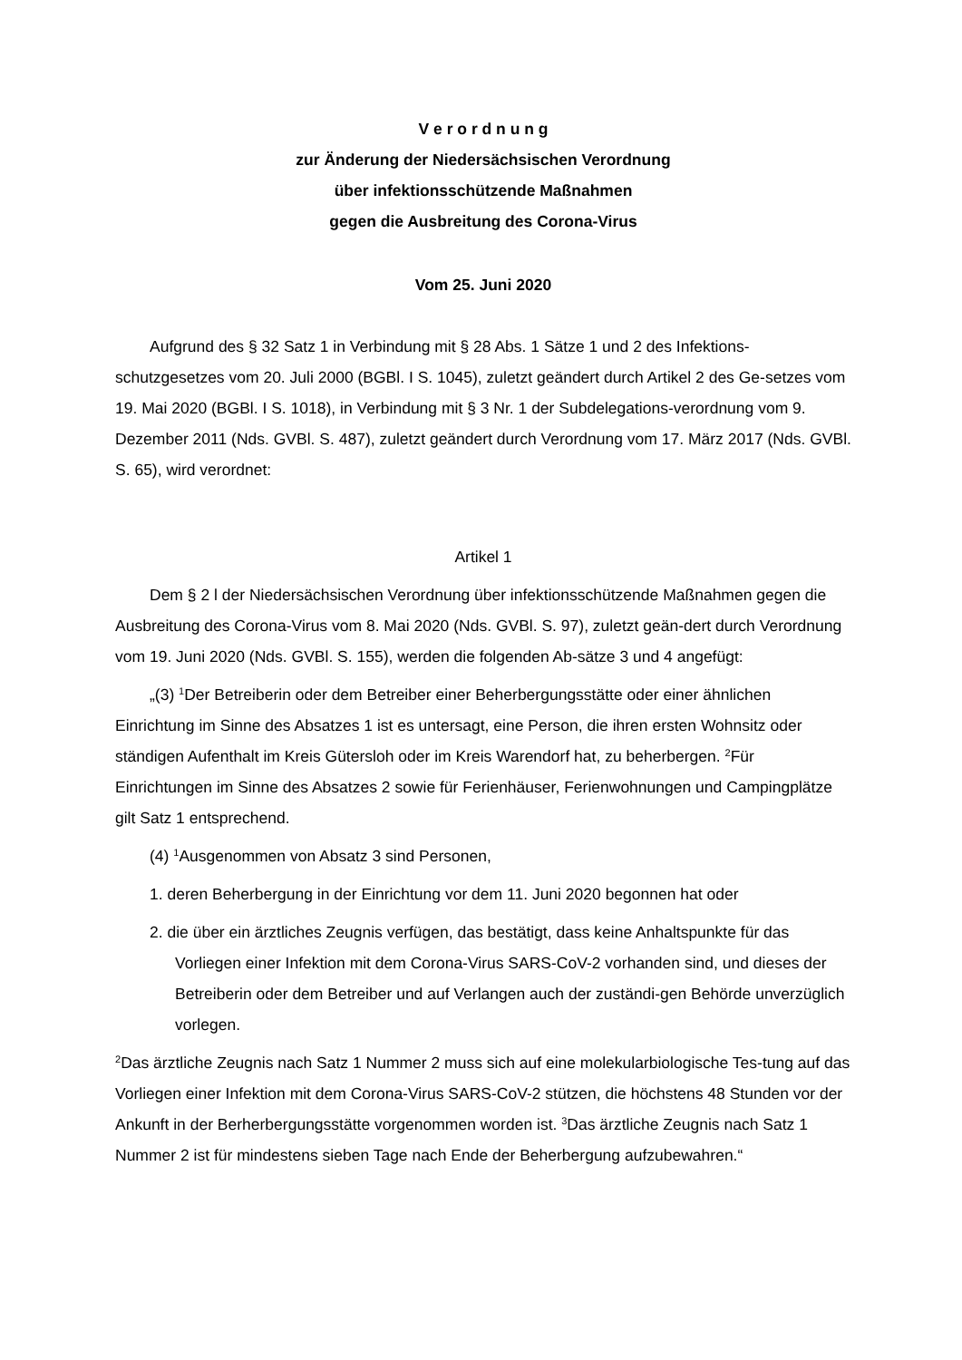V e r o r d n u n g
zur Änderung der Niedersächsischen Verordnung
über infektionsschützende Maßnahmen
gegen die Ausbreitung des Corona-Virus
Vom 25. Juni 2020
Aufgrund des § 32 Satz 1 in Verbindung mit § 28 Abs. 1 Sätze 1 und 2 des Infektions-schutzgesetzes vom 20. Juli 2000 (BGBl. I S. 1045), zuletzt geändert durch Artikel 2 des Ge-setzes vom 19. Mai 2020 (BGBl. I S. 1018), in Verbindung mit § 3 Nr. 1 der Subdelegations-verordnung vom 9. Dezember 2011 (Nds. GVBl. S. 487), zuletzt geändert durch Verordnung vom 17. März 2017 (Nds. GVBl. S. 65), wird verordnet:
Artikel 1
Dem § 2 l der Niedersächsischen Verordnung über infektionsschützende Maßnahmen gegen die Ausbreitung des Corona-Virus vom 8. Mai 2020 (Nds. GVBl. S. 97), zuletzt geän-dert durch Verordnung vom 19. Juni 2020 (Nds. GVBl. S. 155), werden die folgenden Ab-sätze 3 und 4 angefügt:
„(3) <sup>1</sup>Der Betreiberin oder dem Betreiber einer Beherbergungsstätte oder einer ähnlichen Einrichtung im Sinne des Absatzes 1 ist es untersagt, eine Person, die ihren ersten Wohnsitz oder ständigen Aufenthalt im Kreis Gütersloh oder im Kreis Warendorf hat, zu beherbergen. <sup>2</sup>Für Einrichtungen im Sinne des Absatzes 2 sowie für Ferienhäuser, Ferienwohnungen und Campingplätze gilt Satz 1 entsprechend.
(4) <sup>1</sup>Ausgenommen von Absatz 3 sind Personen,
1. deren Beherbergung in der Einrichtung vor dem 11. Juni 2020 begonnen hat oder
2. die über ein ärztliches Zeugnis verfügen, das bestätigt, dass keine Anhaltspunkte für das Vorliegen einer Infektion mit dem Corona-Virus SARS-CoV-2 vorhanden sind, und dieses der Betreiberin oder dem Betreiber und auf Verlangen auch der zuständi-gen Behörde unverzüglich vorlegen.
<sup>2</sup> Das ärztliche Zeugnis nach Satz 1 Nummer 2 muss sich auf eine molekularbiologische Tes-tung auf das Vorliegen einer Infektion mit dem Corona-Virus SARS-CoV-2 stützen, die höchstens 48 Stunden vor der Ankunft in der Berherbergungsstätte vorgenommen worden ist. <sup>3</sup>Das ärztliche Zeugnis nach Satz 1 Nummer 2 ist für mindestens sieben Tage nach Ende der Beherbergung aufzubewahren.“